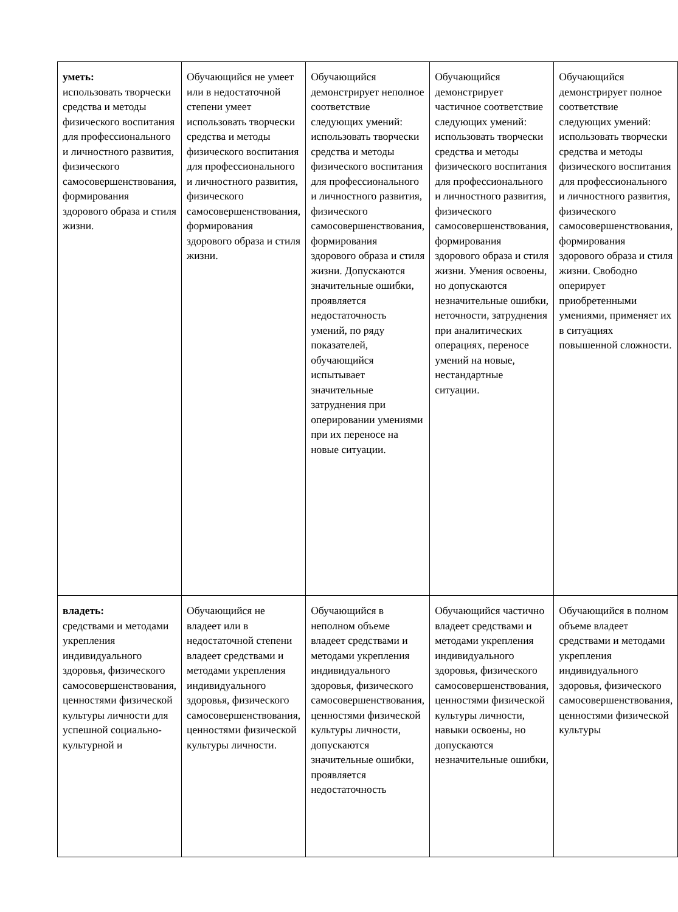| уметь: использовать творчески средства и методы физического воспитания для профессионального и личностного развития, физического самосовершенствования, формирования здорового образа и стиля жизни. | Обучающийся не умеет или в недостаточной степени умеет использовать творчески средства и методы физического воспитания для профессионального и личностного развития, физического самосовершенствования, формирования здорового образа и стиля жизни. | Обучающийся демонстрирует неполное соответствие следующих умений: использовать творчески средства и методы физического воспитания для профессионального и личностного развития, физического самосовершенствования, формирования здорового образа и стиля жизни. Допускаются значительные ошибки, проявляется недостаточность умений, по ряду показателей, обучающийся испытывает значительные затруднения при оперировании умениями при их переносе на новые ситуации. | Обучающийся демонстрирует частичное соответствие следующих умений: использовать творчески средства и методы физического воспитания для профессионального и личностного развития, физического самосовершенствования, формирования здорового образа и стиля жизни. Умения освоены, но допускаются незначительные ошибки, неточности, затруднения при аналитических операциях, переносе умений на новые, нестандартные ситуации. | Обучающийся демонстрирует полное соответствие следующих умений: использовать творчески средства и методы физического воспитания для профессионального и личностного развития, физического самосовершенствования, формирования здорового образа и стиля жизни. Свободно оперирует приобретенными умениями, применяет их в ситуациях повышенной сложности. |
| владеть: средствами и методами укрепления индивидуального здоровья, физического самосовершенствования, ценностями физической культуры личности для успешной социально-культурной и | Обучающийся не владеет или в недостаточной степени владеет средствами и методами укрепления индивидуального здоровья, физического самосовершенствования, ценностями физической культуры личности. | Обучающийся в неполном объеме владеет средствами и методами укрепления индивидуального здоровья, физического самосовершенствования, ценностями физической культуры личности, допускаются значительные ошибки, проявляется недостаточность | Обучающийся частично владеет средствами и методами укрепления индивидуального здоровья, физического самосовершенствования, ценностями физической культуры личности, навыки освоены, но допускаются незначительные ошибки, | Обучающийся в полном объеме владеет средствами и методами укрепления индивидуального здоровья, физического самосовершенствования, ценностями физической культуры |